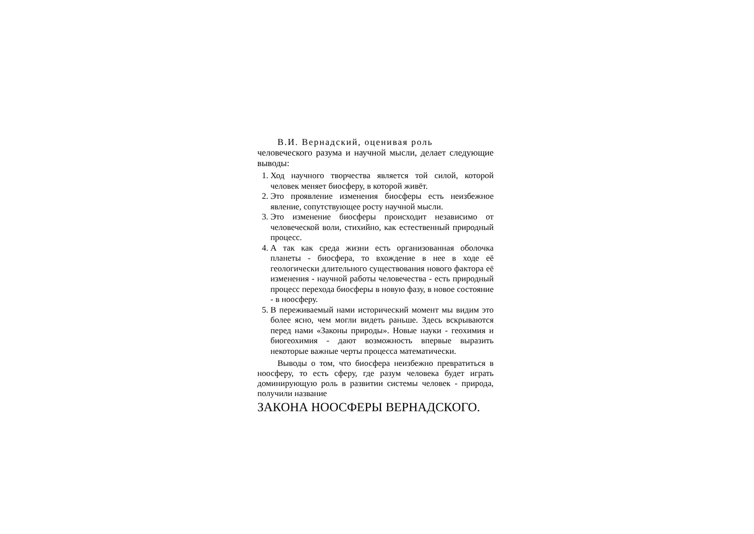В.И. Вернадский, оценивая роль
человеческого разума и научной мысли, делает следующие выводы:
1. Ход научного творчества является той силой, которой человек меняет биосферу, в которой живёт.
2. Это проявление изменения биосферы есть неизбежное явление, сопутствующее росту научной мысли.
3. Это изменение биосферы происходит независимо от человеческой воли, стихийно, как естественный природный процесс.
4. А так как среда жизни есть организованная оболочка планеты - биосфера, то вхождение в нее в ходе её геологически длительного существования нового фактора её изменения - научной работы человечества - есть природный процесс перехода биосферы в новую фазу, в новое состояние - в ноосферу.
5. В переживаемый нами исторический момент мы видим это более ясно, чем могли видеть раньше. Здесь вскрываются перед нами «Законы природы». Новые науки - геохимия и биогеохимия - дают возможность впервые выразить некоторые важные черты процесса математически.
Выводы о том, что биосфера неизбежно превратиться в ноосферу, то есть сферу, где разум человека будет играть доминирующую роль в развитии системы человек - природа, получили название
ЗАКОНА НООСФЕРЫ ВЕРНАДСКОГО.